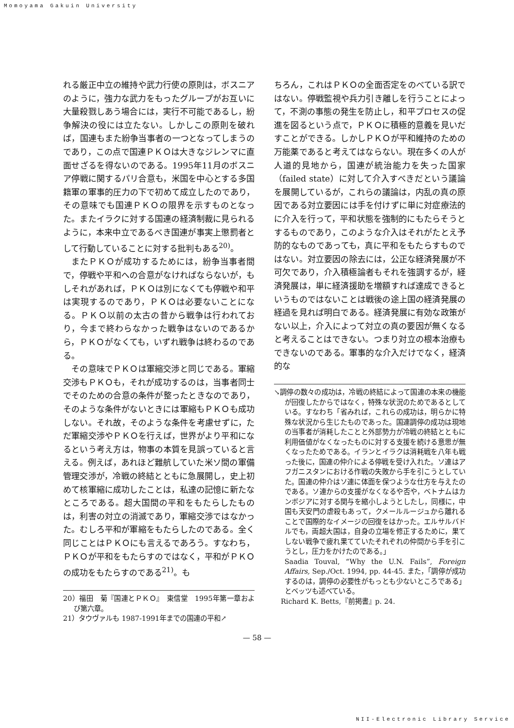Momoyama Gakuin University
れる厳正中立の維持や武力行使の原則は，ボスニアのように，強力な武力をもったグループがお互いに大量殺戮しあう場合には，実行不可能であるし，紛争解決の役には立たない。しかしこの原則を破れば，国連もまた紛争当事者の一つとなってしまうのであり，この点で国連ＰＫＯは大きなジレンマに直面せざるを得ないのである。1995年11月のボスニア停戦に関するパリ合意も，米国を中心とする多国籍軍の軍事的圧力の下で初めて成立したのであり，その意味でも国連ＰＫＯの限界を示すものとなった。またイラクに対する国連の経済制裁に見られるように，本来中立であるべき国連が事実上懲罰者として行動していることに対する批判もある<sup>20)</sup>。
またＰＫＯが成功するためには，紛争当事者間で，停戦や平和への合意がなければならないが，もしそれがあれば，ＰＫＯは別になくても停戦や和平は実現するのであり，ＰＫＯは必要ないことになる。ＰＫＯ以前の太古の昔から戦争は行われており，今まで終わらなかった戦争はないのであるから，ＰＫＯがなくても，いずれ戦争は終わるのである。
その意味でＰＫＯは軍縮交渉と同じである。軍縮交渉もＰＫＯも，それが成功するのは，当事者同士でそのための合意の条件が整ったときなのであり，そのような条件がないときには軍縮もＰＫＯも成功しない。それ故，そのような条件を考慮せずに，ただ軍縮交渉やＰＫＯを行えば，世界がより平和になるという考え方は，物事の本質を見誤っていると言える。例えば，あれほど難航していた米ソ間の軍備管理交渉が，冷戦の終結とともに急展開し，史上初めて核軍縮に成功したことは，私達の記憶に新たなところである。超大国間の平和をもたらしたものは，利害の対立の消滅であり，軍縮交渉ではなかった。むしろ平和が軍縮をもたらしたのである。全く同じことはＰＫＯにも言えるであろう。すなわち，ＰＫＯが平和をもたらすのではなく，平和がＰＫＯの成功をもたらすのである<sup>21)</sup>。も
20）福田　菊『国連とＰＫＯ』　東信堂　1995年第一章および第六章。
21）タウヴァルも 1987-1991年までの国連の平和↗
ちろん，これはＰＫＯの全面否定をのべている訳ではない。停戦監視や兵力引き離しを行うことによって，不測の事態の発生を防止し，和平プロセスの促進を図るという点で，ＰＫＯに積極的意義を見いだすことができる。しかしＰＫＯが平和維持のための万能薬であると考えてはならない。現在多くの人が人道的見地から，国連が統治能力を失った国家（failed state）に対して介入すべきだという議論を展開しているが，これらの議論は，内乱の真の原因である対立要因には手を付けずに単に対症療法的に介入を行って，平和状態を強制的にもたらそうとするものであり，このような介入はそれがたとえ予防的なものであっても，真に平和をもたらすものではない。対立要因の除去には，公正な経済発展が不可欠であり，介入積極論者もそれを強調するが，経済発展は，単に経済援助を増額すれば達成できるというものではないことは戦後の途上国の経済発展の経過を見れば明白である。経済発展に有効な政策がない以上，介入によって対立の真の要因が無くなると考えることはできない。つまり対立の根本治療もできないのである。軍事的な介入だけでなく，経済的な
↘調停の数々の成功は，冷戦の終結によって国連の本来の機能が回復したからではなく，特殊な状況のためであるとしている。すなわち「省みれば，これらの成功は，明らかに特殊な状況から生じたものであった。国連調停の成功は現地の当事者が消耗したことと外部勢力が冷戦の終結とともに利用価値がなくなったものに対する支援を続ける意思が無くなったためである。イランとイラクは消耗戦を八年も戦った後に，国連の仲介による停戦を受け入れた。ソ連はアフガニスタンにおける作戦の失敗から手を引こうとしていた。国連の仲介はソ連に体面を保つような仕方を与えたのである。ソ連からの支援がなくなるや否や，ベトナムはカンボジアに対する関与を縮小しようとしたし，同様に，中国も天安門の虐殺もあって，クメールルージュから離れることで国際的なイメージの回復をはかった。エルサルバドルでも，両超大国は，自身の立場を修正するために，果てしない戦争で疲れ果てていたそれぞれの仲間から手を引こうとし，圧力をかけたのである。」
　Saadia Touval, “Why the U.N. Fails”, Foreign Affairs, Sep./Oct. 1994, pp. 44-45. また，「調停が成功するのは，調停の必要性がもっとも少ないところである」とベッツも述べている。
　Richard K. Betts,『前掲書』p. 24.
— 58 —
NII-Electronic Library Service